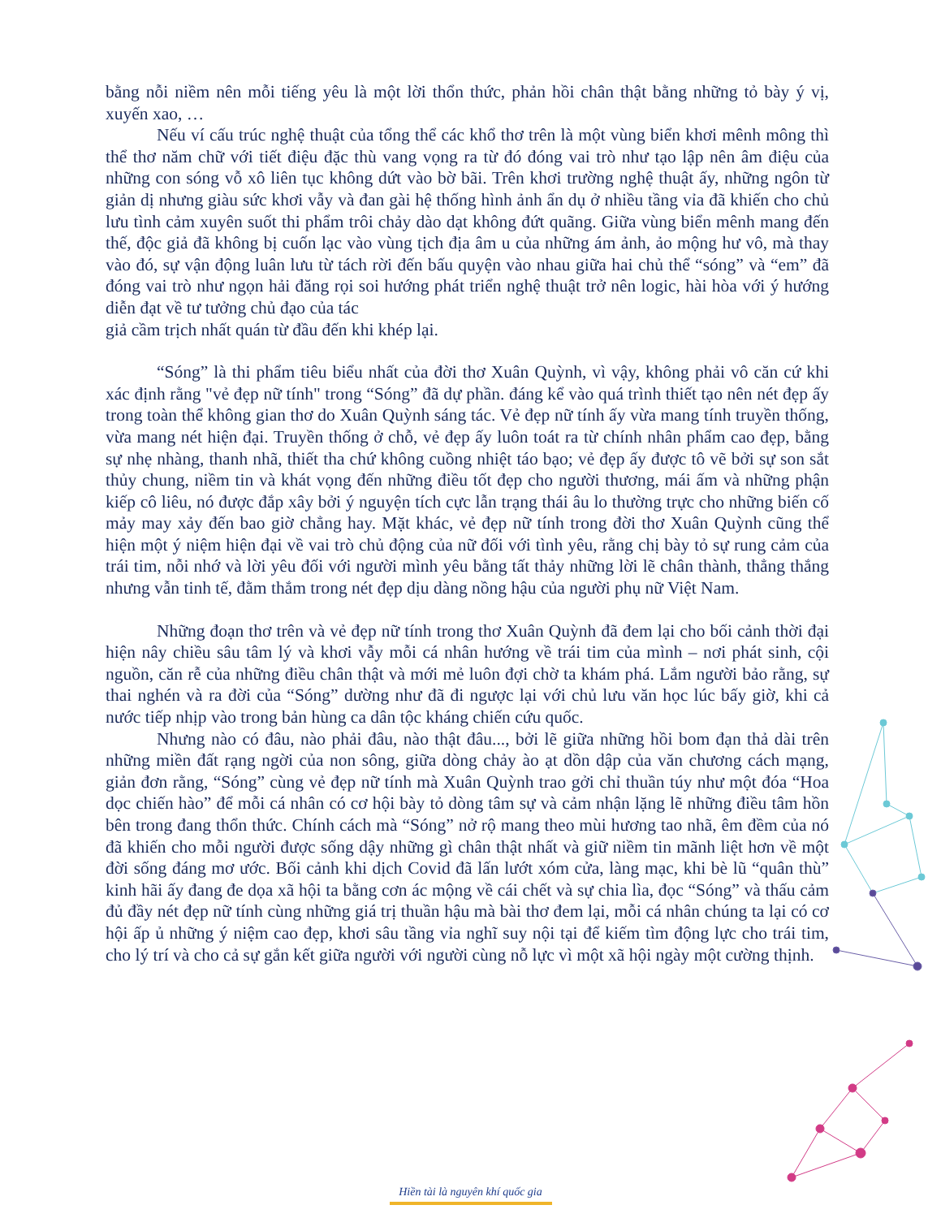bằng nỗi niềm nên mỗi tiếng yêu là một lời thổn thức, phản hồi chân thật bằng những tỏ bày ý vị, xuyến xao, …
Nếu ví cấu trúc nghệ thuật của tổng thể các khổ thơ trên là một vùng biển khơi mênh mông thì thể thơ năm chữ với tiết điệu đặc thù vang vọng ra từ đó đóng vai trò như tạo lập nên âm điệu của những con sóng vỗ xô liên tục không dứt vào bờ bãi. Trên khơi trường nghệ thuật ấy, những ngôn từ giản dị nhưng giàu sức khơi vẫy và đan gài hệ thống hình ảnh ẩn dụ ở nhiều tầng vỉa đã khiến cho chủ lưu tình cảm xuyên suốt thi phẩm trôi chảy dào dạt không đứt quãng. Giữa vùng biển mênh mang đến thế, độc giả đã không bị cuốn lạc vào vùng tịch địa âm u của những ám ảnh, ảo mộng hư vô, mà thay vào đó, sự vận động luân lưu từ tách rời đến bấu quyện vào nhau giữa hai chủ thể “sóng” và “em” đã đóng vai trò như ngọn hải đăng rọi soi hướng phát triển nghệ thuật trở nên logic, hài hòa với ý hướng diễn đạt về tư tưởng chủ đạo của tác
giả cầm trịch nhất quán từ đầu đến khi khép lại.
“Sóng” là thi phẩm tiêu biểu nhất của đời thơ Xuân Quỳnh, vì vậy, không phải vô căn cứ khi xác định rằng "vẻ đẹp nữ tính" trong “Sóng” đã dự phần. đáng kể vào quá trình thiết tạo nên nét đẹp ấy trong toàn thể không gian thơ do Xuân Quỳnh sáng tác. Vẻ đẹp nữ tính ấy vừa mang tính truyền thống, vừa mang nét hiện đại. Truyền thống ở chỗ, vẻ đẹp ấy luôn toát ra từ chính nhân phẩm cao đẹp, bằng sự nhẹ nhàng, thanh nhã, thiết tha chứ không cuồng nhiệt táo bạo; vẻ đẹp ấy được tô vẽ bởi sự son sắt thủy chung, niềm tin và khát vọng đến những điều tốt đẹp cho người thương, mái ấm và những phận kiếp cô liêu, nó được đắp xây bởi ý nguyện tích cực lẫn trạng thái âu lo thường trực cho những biến cố mảy may xảy đến bao giờ chẳng hay. Mặt khác, vẻ đẹp nữ tính trong đời thơ Xuân Quỳnh cũng thể hiện một ý niệm hiện đại về vai trò chủ động của nữ đối với tình yêu, rằng chị bày tỏ sự rung cảm của trái tim, nỗi nhớ và lời yêu đối với người mình yêu bằng tất thảy những lời lẽ chân thành, thẳng thắng nhưng vẫn tinh tế, đằm thắm trong nét đẹp dịu dàng nồng hậu của người phụ nữ Việt Nam.
Những đoạn thơ trên và vẻ đẹp nữ tính trong thơ Xuân Quỳnh đã đem lại cho bối cảnh thời đại hiện nây chiều sâu tâm lý và khơi vẫy mỗi cá nhân hướng về trái tim của mình – nơi phát sinh, cội nguồn, căn rễ của những điều chân thật và mới mẻ luôn đợi chờ ta khám phá. Lắm người bảo rằng, sự thai nghén và ra đời của “Sóng” dường như đã đi ngược lại với chủ lưu văn học lúc bấy giờ, khi cả nước tiếp nhịp vào trong bản hùng ca dân tộc kháng chiến cứu quốc.
Nhưng nào có đâu, nào phải đâu, nào thật đâu..., bởi lẽ giữa những hồi bom đạn thả dài trên những miền đất rạng ngời của non sông, giữa dòng chảy ào ạt dồn dập của văn chương cách mạng, giản đơn rằng, “Sóng” cùng vẻ đẹp nữ tính mà Xuân Quỳnh trao gởi chỉ thuần túy như một đóa “Hoa dọc chiến hào” để mỗi cá nhân có cơ hội bày tỏ dòng tâm sự và cảm nhận lặng lẽ những điều tâm hồn bên trong đang thổn thức. Chính cách mà “Sóng” nở rộ mang theo mùi hương tao nhã, êm đềm của nó đã khiến cho mỗi người được sống dậy những gì chân thật nhất và giữ niềm tin mãnh liệt hơn về một đời sống đáng mơ ước. Bối cảnh khi dịch Covid đã lấn lướt xóm cửa, làng mạc, khi bè lũ “quân thù” kinh hãi ấy đang đe dọa xã hội ta bằng cơn ác mộng về cái chết và sự chia lìa, đọc “Sóng” và thấu cảm đủ đầy nét đẹp nữ tính cùng những giá trị thuần hậu mà bài thơ đem lại, mỗi cá nhân chúng ta lại có cơ hội ấp ủ những ý niệm cao đẹp, khơi sâu tầng vỉa nghĩ suy nội tại để kiếm tìm động lực cho trái tim, cho lý trí và cho cả sự gắn kết giữa người với người cùng nỗ lực vì một xã hội ngày một cường thịnh.
Hiền tài là nguyên khí quốc gia